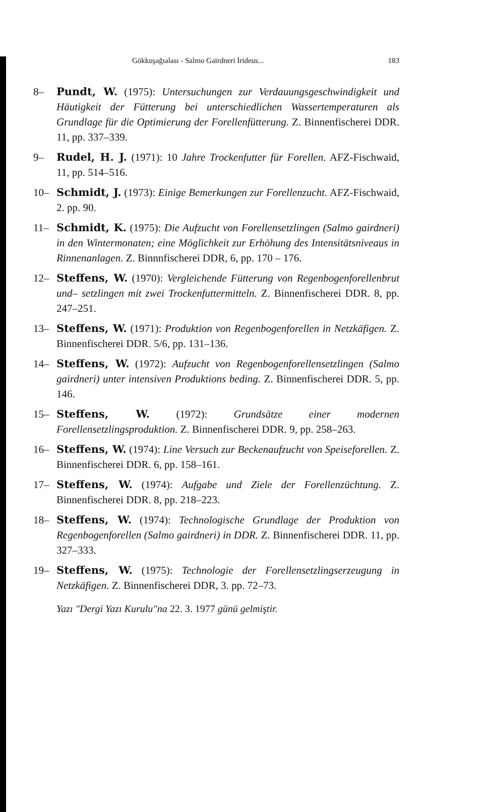Gökkuşağıalası - Salmo Gairdneri İrideus... 183
8– Pundt, W. (1975): Untersuchungen zur Verdauungsgeschwindigkeit und Häutigkeit der Fütterung bei unterschiedlichen Wassertemperaturen als Grundlage für die Optimierung der Forellenfütterung. Z. Binnenfischerei DDR. 11, pp. 337–339.
9– Rudel, H. J. (1971): 10 Jahre Trockenfutter für Forellen. AFZ-Fischwaid, 11, pp. 514–516.
10– Schmidt, J. (1973): Einige Bemerkungen zur Forellenzucht. AFZ-Fischwaid, 2. pp. 90.
11– Schmidt, K. (1975): Die Aufzucht von Forellensetzlingen (Salmo gairdneri) in den Wintermonaten; eine Möglichkeit zur Erhöhung des Intensitätsniveaus in Rinnenanlagen. Z. Binnnfischerei DDR, 6, pp. 170 – 176.
12– Steffens, W. (1970): Vergleichende Fütterung von Regenbogenforellenbrut und– setzlingen mit zwei Trockenfuttermitteln. Z. Binnenfischerei DDR. 8, pp. 247–251.
13– Steffens, W. (1971): Produktion von Regenbogenforellen in Netzkäfigen. Z. Binnenfischerei DDR. 5/6, pp. 131–136.
14– Steffens, W. (1972): Aufzucht von Regenbogenforellensetzlingen (Salmo gairdneri) unter intensiven Produktions beding. Z. Binnenfischerei DDR. 5, pp. 146.
15– Steffens, W. (1972): Grundsätze einer modernen Forellensetzlingsproduktion. Z. Binnenfischerei DDR. 9, pp. 258–263.
16– Steffens, W. (1974): Line Versuch zur Beckenaufzucht von Speiseforellen. Z. Binnenfischerei DDR. 6, pp. 158–161.
17– Steffens, W. (1974): Aufgabe und Ziele der Forellenzüchtung. Z. Binnenfischerei DDR. 8, pp. 218–223.
18– Steffens, W. (1974): Technologische Grundlage der Produktion von Regenbogenforellen (Salmo gairdneri) in DDR. Z. Binnenfischerei DDR. 11, pp. 327–333.
19– Steffens, W. (1975): Technologie der Forellensetzlingserzeugung in Netzkäfigen. Z. Binnenfischerei DDR, 3. pp. 72–73.
Yazı "Dergi Yazı Kurulu"na 22. 3. 1977 günü gelmiştir.